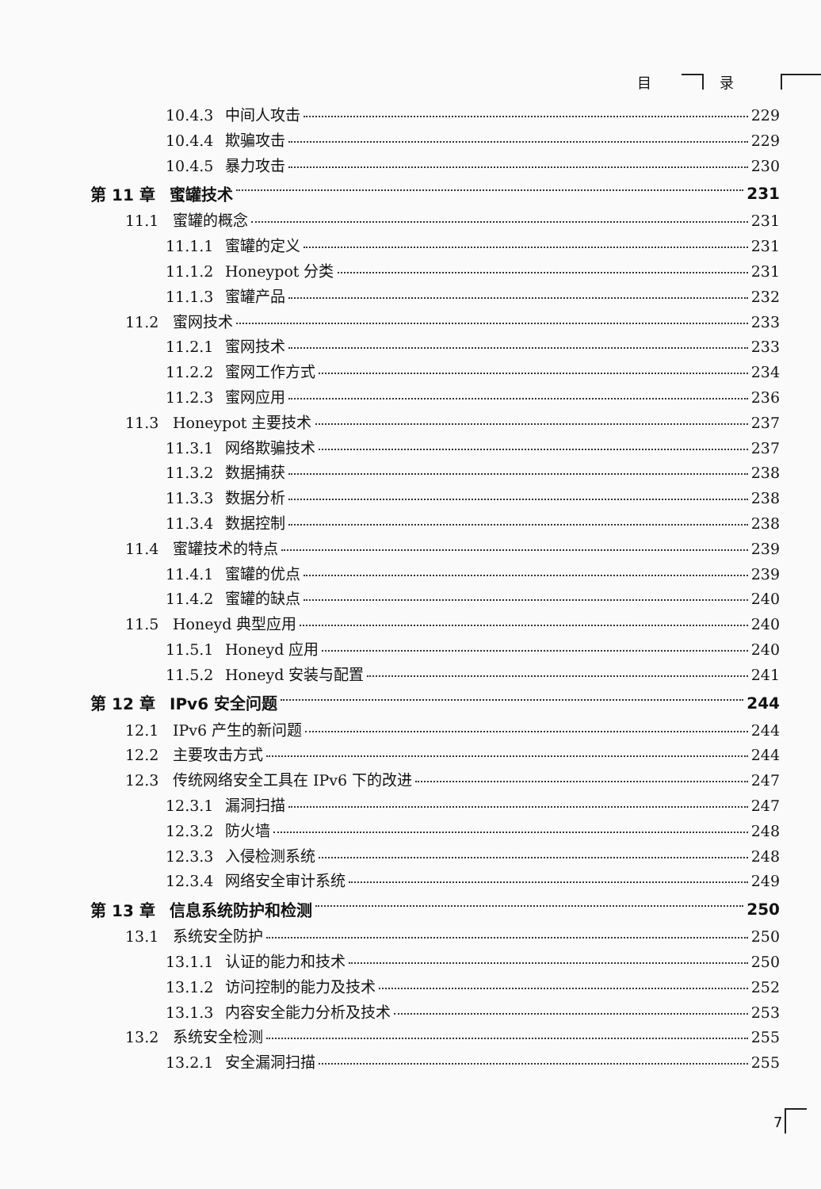目 录
10.4.3 中间人攻击 229
10.4.4 欺骗攻击 229
10.4.5 暴力攻击 230
第 11 章 蜜罐技术 231
11.1 蜜罐的概念 231
11.1.1 蜜罐的定义 231
11.1.2 Honeypot 分类 231
11.1.3 蜜罐产品 232
11.2 蜜网技术 233
11.2.1 蜜网技术 233
11.2.2 蜜网工作方式 234
11.2.3 蜜网应用 236
11.3 Honeypot 主要技术 237
11.3.1 网络欺骗技术 237
11.3.2 数据捕获 238
11.3.3 数据分析 238
11.3.4 数据控制 238
11.4 蜜罐技术的特点 239
11.4.1 蜜罐的优点 239
11.4.2 蜜罐的缺点 240
11.5 Honeyd 典型应用 240
11.5.1 Honeyd 应用 240
11.5.2 Honeyd 安装与配置 241
第 12 章 IPv6 安全问题 244
12.1 IPv6 产生的新问题 244
12.2 主要攻击方式 244
12.3 传统网络安全工具在 IPv6 下的改进 247
12.3.1 漏洞扫描 247
12.3.2 防火墙 248
12.3.3 入侵检测系统 248
12.3.4 网络安全审计系统 249
第 13 章 信息系统防护和检测 250
13.1 系统安全防护 250
13.1.1 认证的能力和技术 250
13.1.2 访问控制的能力及技术 252
13.1.3 内容安全能力分析及技术 253
13.2 系统安全检测 255
13.2.1 安全漏洞扫描 255
7